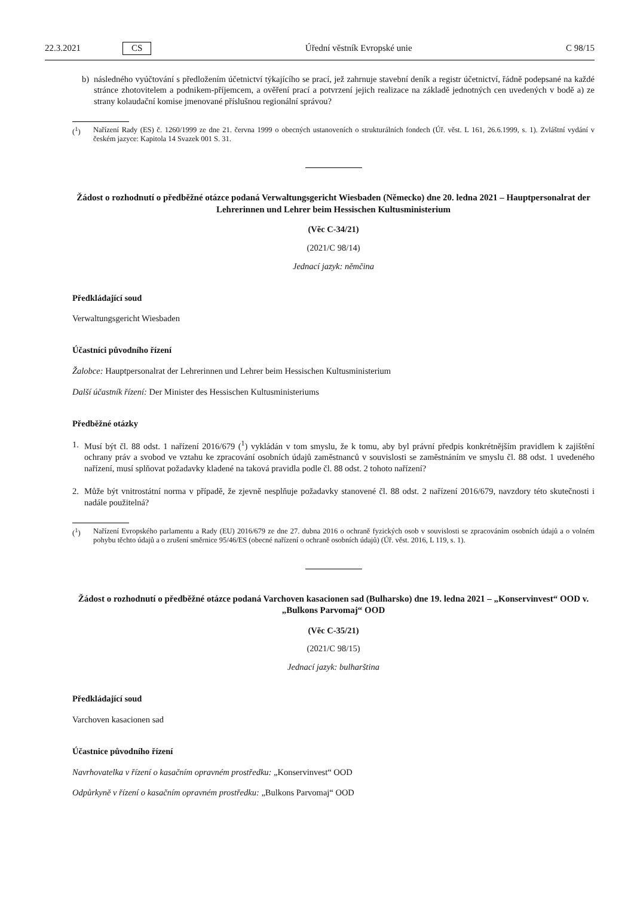22.3.2021 CS Úřední věstník Evropské unie C 98/15
b) následného vyúčtování s předložením účetnictví týkajícího se prací, jež zahrnuje stavební deník a registr účetnictví, řádně podepsané na každé stránce zhotovitelem a podnikem-příjemcem, a ověření prací a potvrzení jejich realizace na základě jednotných cen uvedených v bodě a) ze strany kolaudační komise jmenované příslušnou regionální správou?
(<sup>1</sup>) Nařízení Rady (ES) č. 1260/1999 ze dne 21. června 1999 o obecných ustanoveních o strukturálních fondech (Úř. věst. L 161, 26.6.1999, s. 1). Zvláštní vydání v českém jazyce: Kapitola 14 Svazek 001 S. 31.
Žádost o rozhodnutí o předběžné otázce podaná Verwaltungsgericht Wiesbaden (Německo) dne 20. ledna 2021 – Hauptpersonalrat der Lehrerinnen und Lehrer beim Hessischen Kultusministerium
(Věc C-34/21)
(2021/C 98/14)
Jednací jazyk: němčina
Předkládající soud
Verwaltungsgericht Wiesbaden
Účastníci původního řízení
Žalobce: Hauptpersonalrat der Lehrerinnen und Lehrer beim Hessischen Kultusministerium
Další účastník řízení: Der Minister des Hessischen Kultusministeriums
Předběžné otázky
1. Musí být čl. 88 odst. 1 nařízení 2016/679 (<sup>1</sup>) vykládán v tom smyslu, že k tomu, aby byl právní předpis konkrétnějším pravidlem k zajištění ochrany práv a svobod ve vztahu ke zpracování osobních údajů zaměstnanců v souvislosti se zaměstnáním ve smyslu čl. 88 odst. 1 uvedeného nařízení, musí splňovat požadavky kladené na taková pravidla podle čl. 88 odst. 2 tohoto nařízení?
2. Může být vnitrostátní norma v případě, že zjevně nesplňuje požadavky stanovené čl. 88 odst. 2 nařízení 2016/679, navzdory této skutečnosti i nadále použitelná?
(<sup>1</sup>) Nařízení Evropského parlamentu a Rady (EU) 2016/679 ze dne 27. dubna 2016 o ochraně fyzických osob v souvislosti se zpracováním osobních údajů a o volném pohybu těchto údajů a o zrušení směrnice 95/46/ES (obecné nařízení o ochraně osobních údajů) (Úř. věst. 2016, L 119, s. 1).
Žádost o rozhodnutí o předběžné otázce podaná Varchoven kasacionen sad (Bulharsko) dne 19. ledna 2021 – „Konservinvest“ OOD v. „Bulkons Parvomaj“ OOD
(Věc C-35/21)
(2021/C 98/15)
Jednací jazyk: bulharština
Předkládající soud
Varchoven kasacionen sad
Účastnice původního řízení
Navrhovatelka v řízení o kasačním opravném prostředku: „Konservinvest“ OOD
Odpůrkyně v řízení o kasačním opravném prostředku: „Bulkons Parvomaj“ OOD